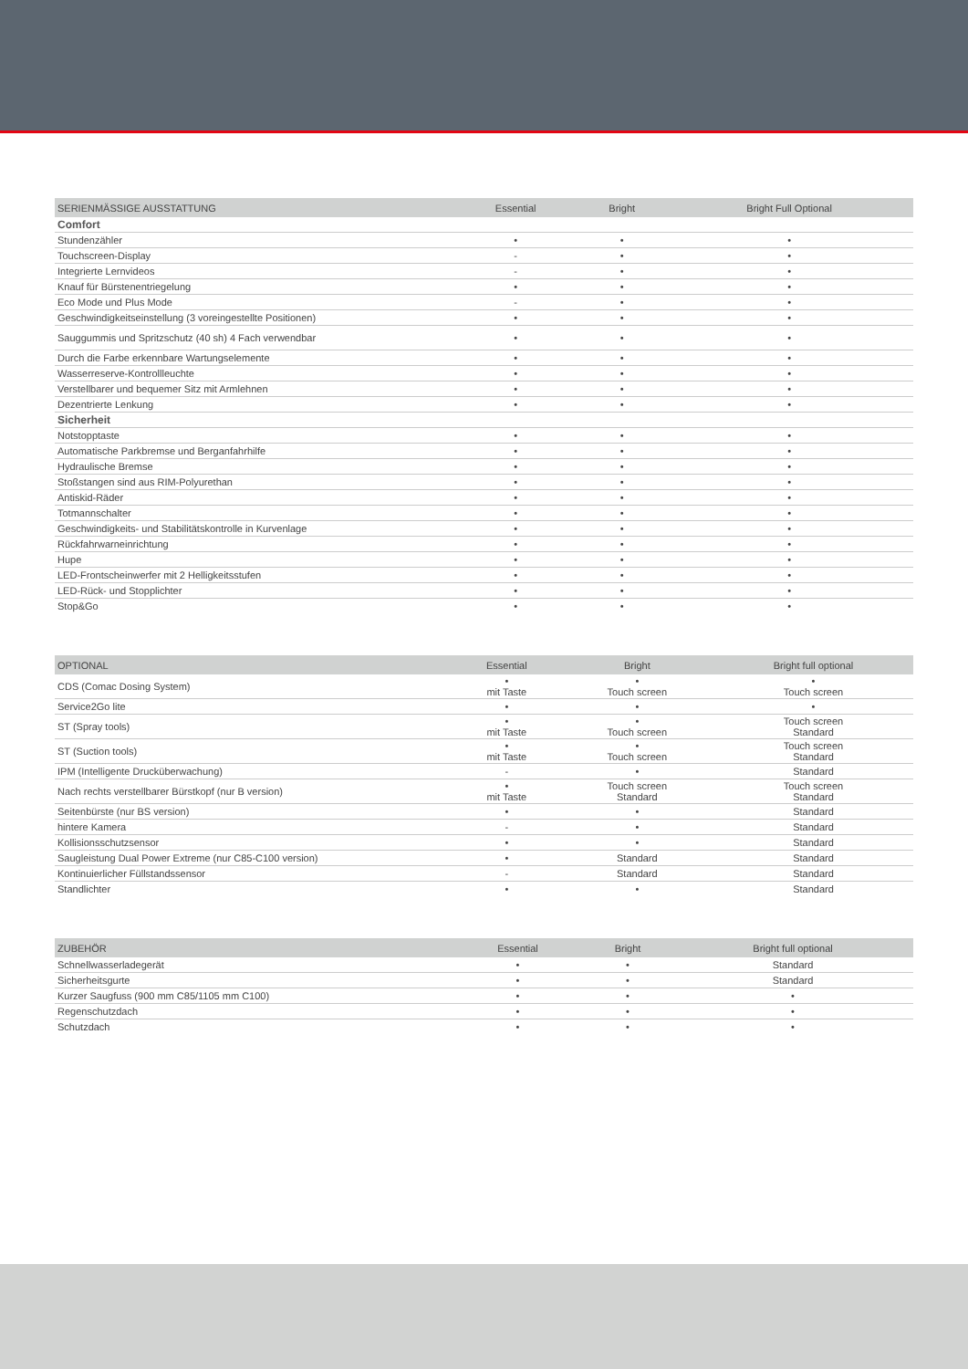| SERIENMÄSSIGE AUSSTATTUNG | Essential | Bright | Bright Full Optional |
| --- | --- | --- | --- |
| Comfort | | | |
| Stundenzähler | • | • | • |
| Touchscreen-Display | - | • | • |
| Integrierte Lernvideos | - | • | • |
| Knauf für Bürstenentriegelung | • | • | • |
| Eco Mode und Plus Mode | - | • | • |
| Geschwindigkeitseinstellung (3 voreingestellte Positionen) | • | • | • |
| Sauggummis und Spritzschutz (40 sh) 4 Fach verwendbar | • | • | • |
| Durch die Farbe erkennbare Wartungselemente | • | • | • |
| Wasserreserve-Kontrollleuchte | • | • | • |
| Verstellbarer und bequemer Sitz mit Armlehnen | • | • | • |
| Dezentrierte Lenkung | • | • | • |
| Sicherheit | | | |
| Notstopptaste | • | • | • |
| Automatische Parkbremse und Berganfahrhilfe | • | • | • |
| Hydraulische Bremse | • | • | • |
| Stoßstangen sind aus RIM-Polyurethan | • | • | • |
| Antiskid-Räder | • | • | • |
| Totmannschalter | • | • | • |
| Geschwindigkeits- und Stabilitätskontrolle in Kurvenlage | • | • | • |
| Rückfahrwarneinrichtung | • | • | • |
| Hupe | • | • | • |
| LED-Frontscheinwerfer mit 2 Helligkeitsstufen | • | • | • |
| LED-Rück- und Stopplichter | • | • | • |
| Stop&Go | • | • | • |
| OPTIONAL | Essential | Bright | Bright full optional |
| --- | --- | --- | --- |
| CDS (Comac Dosing System) | • mit Taste | • Touch screen | • Touch screen |
| Service2Go lite | • | • | • |
| ST (Spray tools) | • mit Taste | • Touch screen | Touch screen Standard |
| ST (Suction tools) | • mit Taste | • Touch screen | Touch screen Standard |
| IPM (Intelligente Drucküberwachung) | - | • | Standard |
| Nach rechts verstellbarer Bürstkopf (nur B version) | • mit Taste | Touch screen Standard | Touch screen Standard |
| Seitenbürste (nur BS version) | • | • | Standard |
| hintere Kamera | - | • | Standard |
| Kollisionsschutzsensor | • | • | Standard |
| Saugleistung Dual Power Extreme (nur C85-C100 version) | • | Standard | Standard |
| Kontinuierlicher Füllstandssensor | - | Standard | Standard |
| Standlichter | • | • | Standard |
| ZUBEHÖR | Essential | Bright | Bright full optional |
| --- | --- | --- | --- |
| Schnellwasserladegerät | • | • | Standard |
| Sicherheitsgurte | • | • | Standard |
| Kurzer Saugfuss (900 mm C85/1105 mm C100) | • | • | • |
| Regenschutzdach | • | • | • |
| Schutzdach | • | • | • |